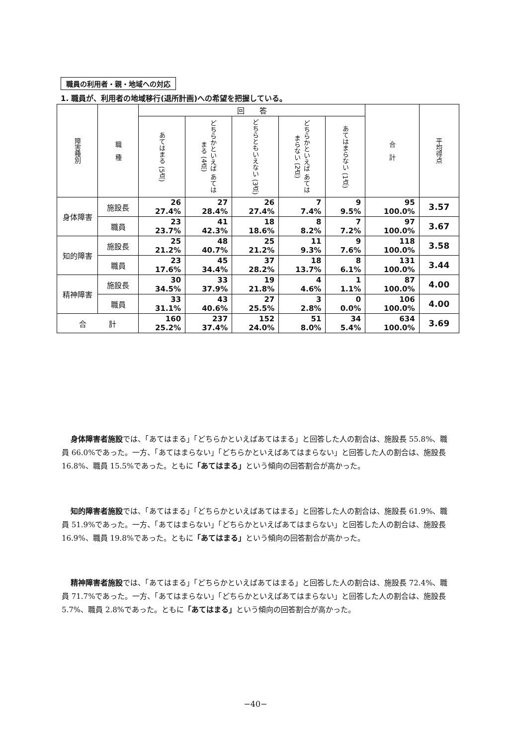職員の利用者・親・地域への対応
1. 職員が、利用者の地域移行(退所計画)への希望を把握している。
| 障害種別 | 職 種 | 回 答 | | | | | 合 計 | 平均得点 |
| --- | --- | --- | --- | --- | --- | --- | --- | --- |
| | | あてはまる (5点) | どちらかといえば あてはまる (4点) | どちらともいえない (3点) | どちらかといえば あてはまらない (2点) | あてはまらない (1点) | | |
| 身体障害 | 施設長 | 26 27.4% | 27 28.4% | 26 27.4% | 7 7.4% | 9 9.5% | 95 100.0% | 3.57 |
| | 職員 | 23 23.7% | 41 42.3% | 18 18.6% | 8 8.2% | 7 7.2% | 97 100.0% | 3.67 |
| 知的障害 | 施設長 | 25 21.2% | 48 40.7% | 25 21.2% | 11 9.3% | 9 7.6% | 118 100.0% | 3.58 |
| | 職員 | 23 17.6% | 45 34.4% | 37 28.2% | 18 13.7% | 8 6.1% | 131 100.0% | 3.44 |
| 精神障害 | 施設長 | 30 34.5% | 33 37.9% | 19 21.8% | 4 4.6% | 1 1.1% | 87 100.0% | 4.00 |
| | 職員 | 33 31.1% | 43 40.6% | 27 25.5% | 3 2.8% | 0 0.0% | 106 100.0% | 4.00 |
| 合 計 | | 160 25.2% | 237 37.4% | 152 24.0% | 51 8.0% | 34 5.4% | 634 100.0% | 3.69 |
身体障害者施設では、「あてはまる」「どちらかといえばあてはまる」と回答した人の割合は、施設長 55.8%、職員 66.0%であった。一方、「あてはまらない」「どちらかといえばあてはまらない」と回答した人の割合は、施設長 16.8%、職員 15.5%であった。ともに「あてはまる」という傾向の回答割合が高かった。
知的障害者施設では、「あてはまる」「どちらかといえばあてはまる」と回答した人の割合は、施設長 61.9%、職員 51.9%であった。一方、「あてはまらない」「どちらかといえばあてはまらない」と回答した人の割合は、施設長 16.9%、職員 19.8%であった。ともに「あてはまる」という傾向の回答割合が高かった。
精神障害者施設では、「あてはまる」「どちらかといえばあてはまる」と回答した人の割合は、施設長 72.4%、職員 71.7%であった。一方、「あてはまらない」「どちらかといえばあてはまらない」と回答した人の割合は、施設長 5.7%、職員 2.8%であった。ともに「あてはまる」という傾向の回答割合が高かった。
−40−